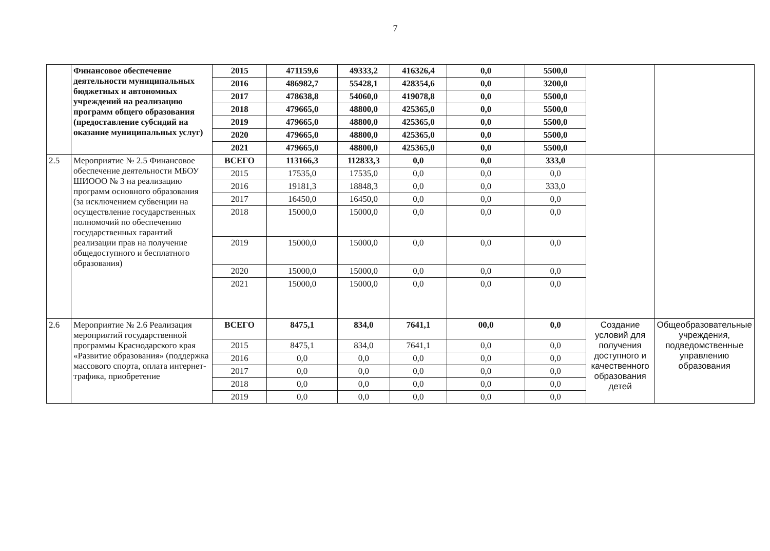7
| | Финансовое обеспечение деятельности муниципальных бюджетных и автономных учреждений на реализацию программ общего образования (предоставление субсидий на оказание муниципальных услуг) | 2015 | 471159,6 | 49333,2 | 416326,4 | 0,0 | 5500,0 | | |
| | | 2016 | 486982,7 | 55428,1 | 428354,6 | 0,0 | 3200,0 | | |
| | | 2017 | 478638,8 | 54060,0 | 419078,8 | 0,0 | 5500,0 | | |
| | | 2018 | 479665,0 | 48800,0 | 425365,0 | 0,0 | 5500,0 | | |
| | | 2019 | 479665,0 | 48800,0 | 425365,0 | 0,0 | 5500,0 | | |
| | | 2020 | 479665,0 | 48800,0 | 425365,0 | 0,0 | 5500,0 | | |
| | | 2021 | 479665,0 | 48800,0 | 425365,0 | 0,0 | 5500,0 | | |
| 2.5 | Мероприятие № 2.5 Финансовое обеспечение деятельности МБОУ ШИООО № 3 на реализацию программ основного образования (за исключением субвенции на осуществление государственных полномочий по обеспечению государственных гарантий реализации прав на получение общедоступного и бесплатного образования) | ВСЕГО | 113166,3 | 112833,3 | 0,0 | 0,0 | 333,0 | | |
| | | 2015 | 17535,0 | 17535,0 | 0,0 | 0,0 | 0,0 | | |
| | | 2016 | 19181,3 | 18848,3 | 0,0 | 0,0 | 333,0 | | |
| | | 2017 | 16450,0 | 16450,0 | 0,0 | 0,0 | 0,0 | | |
| | | 2018 | 15000,0 | 15000,0 | 0,0 | 0,0 | 0,0 | | |
| | | 2019 | 15000,0 | 15000,0 | 0,0 | 0,0 | 0,0 | | |
| | | 2020 | 15000,0 | 15000,0 | 0,0 | 0,0 | 0,0 | | |
| | | 2021 | 15000,0 | 15000,0 | 0,0 | 0,0 | 0,0 | | |
| 2.6 | Мероприятие № 2.6 Реализация мероприятий государственной программы Краснодарского края «Развитие образования» (поддержка массового спорта, оплата интернет-трафика, приобретение | ВСЕГО | 8475,1 | 834,0 | 7641,1 | 00,0 | 0,0 | Создание условий для получения доступного и качественного образования детей | Общеобразовательные учреждения, подведомственные управлению образования |
| | | 2015 | 8475,1 | 834,0 | 7641,1 | 0,0 | 0,0 | | |
| | | 2016 | 0,0 | 0,0 | 0,0 | 0,0 | 0,0 | | |
| | | 2017 | 0,0 | 0,0 | 0,0 | 0,0 | 0,0 | | |
| | | 2018 | 0,0 | 0,0 | 0,0 | 0,0 | 0,0 | | |
| | | 2019 | 0,0 | 0,0 | 0,0 | 0,0 | 0,0 | | |